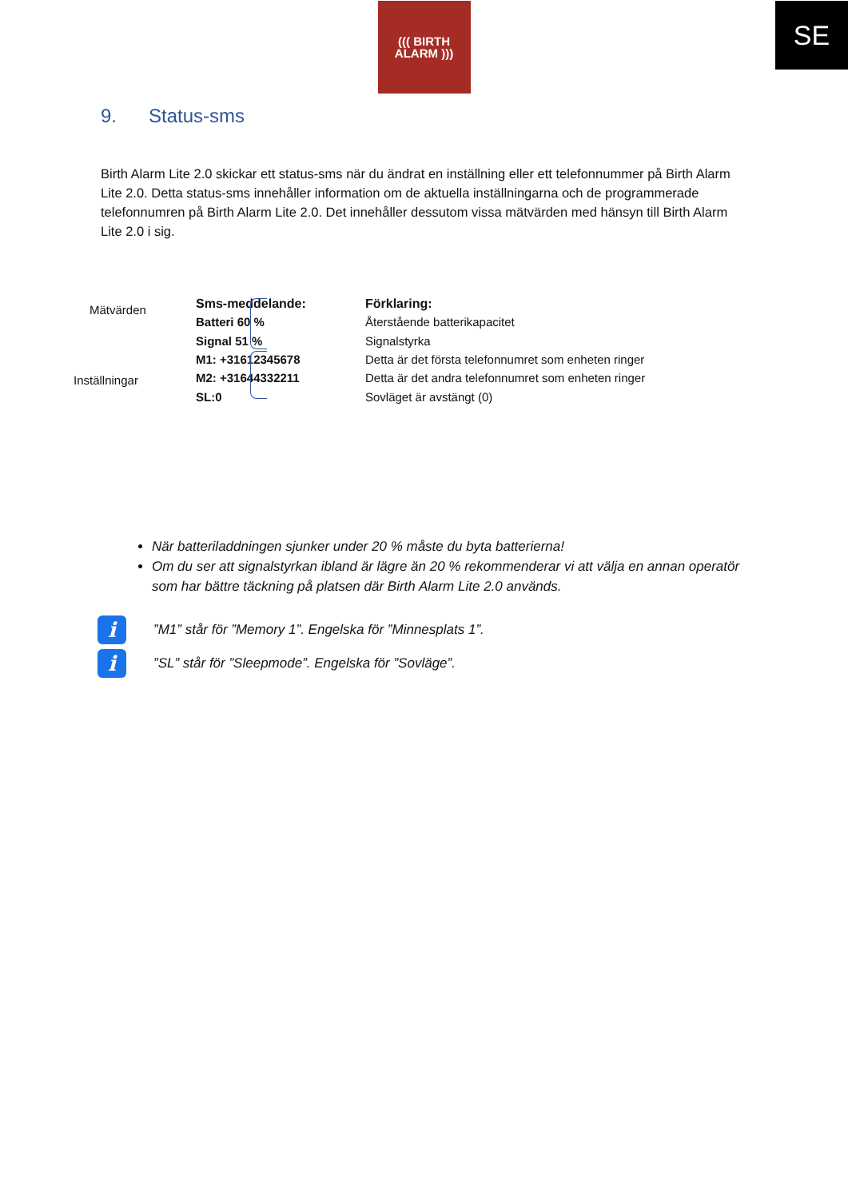SE
((( BIRTH
ALARM )))
9. Status-sms
Birth Alarm Lite 2.0 skickar ett status-sms när du ändrat en inställning eller ett telefonnummer på Birth Alarm Lite 2.0. Detta status-sms innehåller information om de aktuella inställningarna och de programmerade telefonnumren på Birth Alarm Lite 2.0. Det innehåller dessutom vissa mätvärden med hänsyn till Birth Alarm Lite 2.0 i sig.
Mätvärden
Inställningar
| Sms-meddelande: | Förklaring: |
| --- | --- |
| Batteri 60 % | Återstående batterikapacitet |
| Signal 51 % | Signalstyrka |
| M1: +31612345678 | Detta är det första telefonnumret som enheten ringer |
| M2: +31644332211 | Detta är det andra telefonnumret som enheten ringer |
| SL:0 | Sovläget är avstängt (0) |
När batteriladdningen sjunker under 20 % måste du byta batterierna!
Om du ser att signalstyrkan ibland är lägre än 20 % rekommenderar vi att välja en annan operatör som har bättre täckning på platsen där Birth Alarm Lite 2.0 används.
i
”M1” står för ”Memory 1”. Engelska för ”Minnesplats 1”.
i
”SL” står för ”Sleepmode”. Engelska för ”Sovläge”.